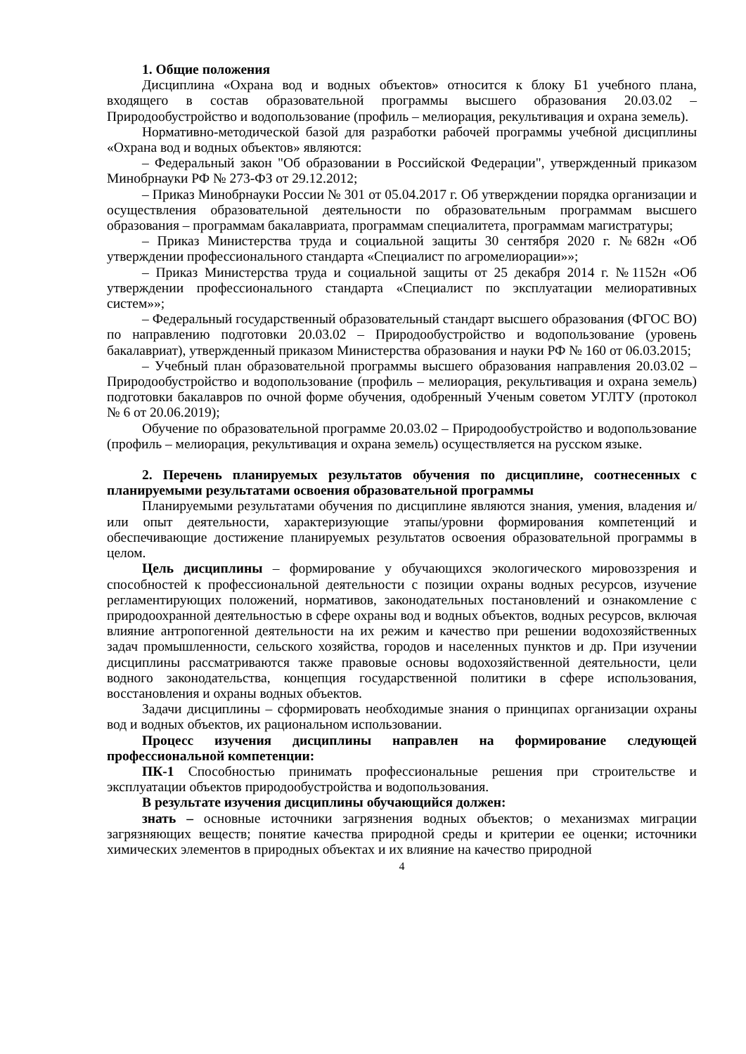1. Общие положения
Дисциплина «Охрана вод и водных объектов» относится к блоку Б1 учебного плана, входящего в состав образовательной программы высшего образования 20.03.02 – Природообустройство и водопользование (профиль – мелиорация, рекультивация и охрана земель).
Нормативно-методической базой для разработки рабочей программы учебной дисциплины «Охрана вод и водных объектов» являются:
– Федеральный закон "Об образовании в Российской Федерации", утвержденный приказом Минобрнауки РФ № 273-ФЗ от 29.12.2012;
– Приказ Минобрнауки России № 301 от 05.04.2017 г. Об утверждении порядка организации и осуществления образовательной деятельности по образовательным программам высшего образования – программам бакалавриата, программам специалитета, программам магистратуры;
– Приказ Министерства труда и социальной защиты 30 сентября 2020 г. №682н «Об утверждении профессионального стандарта «Специалист по агромелиорации»»;
– Приказ Министерства труда и социальной защиты от 25 декабря 2014 г. №1152н «Об утверждении профессионального стандарта «Специалист по эксплуатации мелиоративных систем»»;
– Федеральный государственный образовательный стандарт высшего образования (ФГОС ВО) по направлению подготовки 20.03.02 – Природообустройство и водопользование (уровень бакалавриат), утвержденный приказом Министерства образования и науки РФ № 160 от 06.03.2015;
– Учебный план образовательной программы высшего образования направления 20.03.02 – Природообустройство и водопользование (профиль – мелиорация, рекультивация и охрана земель) подготовки бакалавров по очной форме обучения, одобренный Ученым советом УГЛТУ (протокол № 6 от 20.06.2019);
Обучение по образовательной программе 20.03.02 – Природообустройство и водопользование (профиль – мелиорация, рекультивация и охрана земель) осуществляется на русском языке.
2. Перечень планируемых результатов обучения по дисциплине, соотнесенных с планируемыми результатами освоения образовательной программы
Планируемыми результатами обучения по дисциплине являются знания, умения, владения и/или опыт деятельности, характеризующие этапы/уровни формирования компетенций и обеспечивающие достижение планируемых результатов освоения образовательной программы в целом.
Цель дисциплины – формирование у обучающихся экологического мировоззрения и способностей к профессиональной деятельности с позиции охраны водных ресурсов, изучение регламентирующих положений, нормативов, законодательных постановлений и ознакомление с природоохранной деятельностью в сфере охраны вод и водных объектов, водных ресурсов, включая влияние антропогенной деятельности на их режим и качество при решении водохозяйственных задач промышленности, сельского хозяйства, городов и населенных пунктов и др. При изучении дисциплины рассматриваются также правовые основы водохозяйственной деятельности, цели водного законодательства, концепция государственной политики в сфере использования, восстановления и охраны водных объектов.
Задачи дисциплины – сформировать необходимые знания о принципах организации охраны вод и водных объектов, их рациональном использовании.
Процесс изучения дисциплины направлен на формирование следующей профессиональной компетенции:
ПК-1 Способностью принимать профессиональные решения при строительстве и эксплуатации объектов природообустройства и водопользования.
В результате изучения дисциплины обучающийся должен:
знать – основные источники загрязнения водных объектов; о механизмах миграции загрязняющих веществ; понятие качества природной среды и критерии ее оценки; источники химических элементов в природных объектах и их влияние на качество природной
4